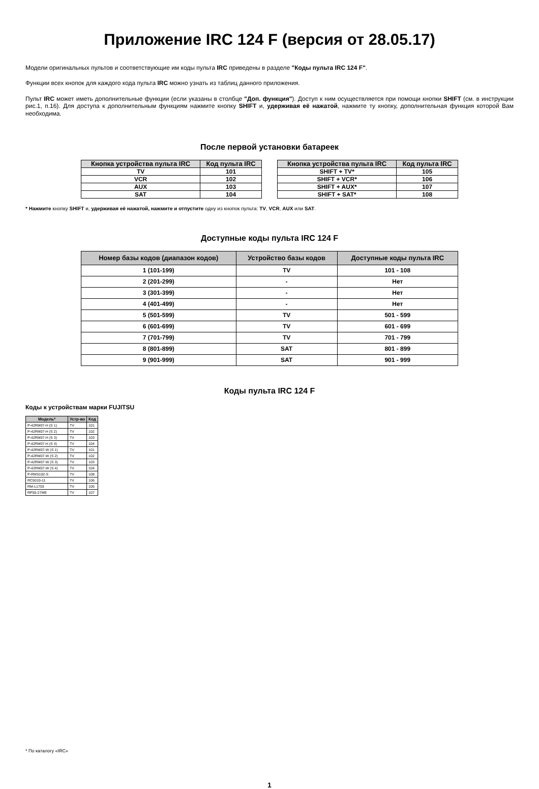Приложение IRC 124 F (версия от 28.05.17)
Модели оригинальных пультов и соответствующие им коды пульта IRC приведены в разделе "Коды пульта IRC 124 F".
Функции всех кнопок для каждого кода пульта IRC можно узнать из таблиц данного приложения.
Пульт IRC может иметь дополнительные функции (если указаны в столбце "Доп. функция"). Доступ к ним осуществляется при помощи кнопки SHIFT (см. в инструкции рис.1, п.16). Для доступа к дополнительным функциям нажмите кнопку SHIFT и, удерживая её нажатой, нажмите ту кнопку, дополнительная функция которой Вам необходима.
После первой установки батареек
| Кнопка устройства пульта IRC | Код пульта IRC |
| --- | --- |
| TV | 101 |
| VCR | 102 |
| AUX | 103 |
| SAT | 104 |
| Кнопка устройства пульта IRC | Код пульта IRC |
| --- | --- |
| SHIFT + TV* | 105 |
| SHIFT + VCR* | 106 |
| SHIFT + AUX* | 107 |
| SHIFT + SAT* | 108 |
* Нажмите кнопку SHIFT и, удерживая её нажатой, нажмите и отпустите одну из кнопок пульта: TV, VCR, AUX или SAT.
Доступные коды пульта IRC 124 F
| Номер базы кодов (диапазон кодов) | Устройство базы кодов | Доступные коды пульта IRC |
| --- | --- | --- |
| 1 (101-199) | TV | 101 - 108 |
| 2 (201-299) | - | Нет |
| 3 (301-399) | - | Нет |
| 4 (401-499) | - | Нет |
| 5 (501-599) | TV | 501 - 599 |
| 6 (601-699) | TV | 601 - 699 |
| 7 (701-799) | TV | 701 - 799 |
| 8 (801-899) | SAT | 801 - 899 |
| 9 (901-999) | SAT | 901 - 999 |
Коды пульта IRC 124 F
Коды к устройствам марки FUJITSU
| Модель* | Устр-во | Код |
| --- | --- | --- |
| P-42RM07-H (S 1) | TV | 101 |
| P-42RM07-H (S 2) | TV | 102 |
| P-42RM07-H (S 3) | TV | 103 |
| P-42RM07-H (S 4) | TV | 104 |
| P-42RM07-W (S 1) | TV | 101 |
| P-42RM07-W (S 2) | TV | 102 |
| P-42RM07-W (S 3) | TV | 103 |
| P-42RM07-W (S 4) | TV | 104 |
| P-RMS102-S | TV | 108 |
| RC5010-11 | TV | 106 |
| RM-L1703 | TV | 105 |
| RP55-27ME | TV | 107 |
* По каталогу «IRC»
1